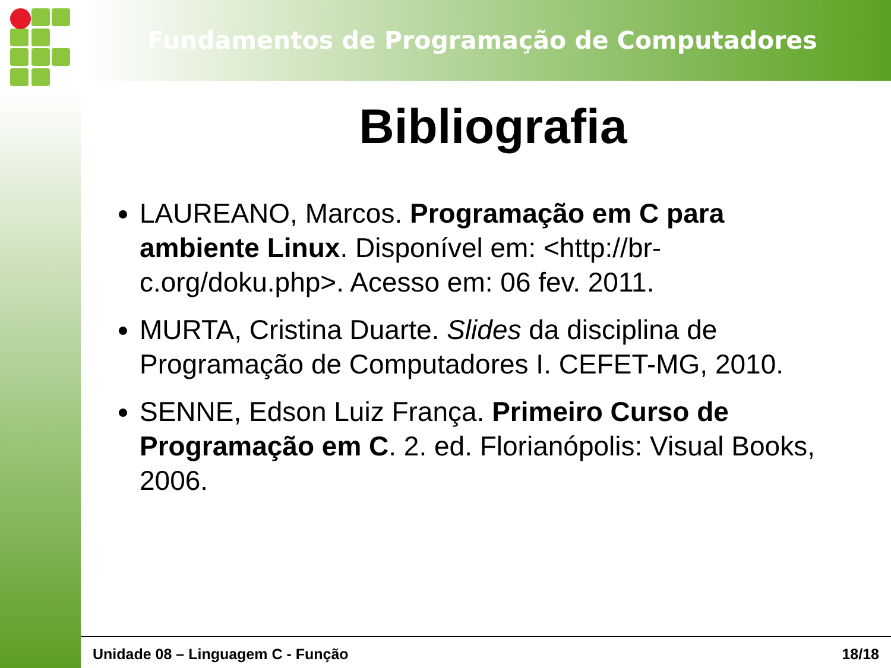Fundamentos de Programação de Computadores
Bibliografia
LAUREANO, Marcos. Programação em C para ambiente Linux. Disponível em: <http://br-c.org/doku.php>. Acesso em: 06 fev. 2011.
MURTA, Cristina Duarte. Slides da disciplina de Programação de Computadores I. CEFET-MG, 2010.
SENNE, Edson Luiz França. Primeiro Curso de Programação em C. 2. ed. Florianópolis: Visual Books, 2006.
Unidade 08 – Linguagem C - Função 18/18